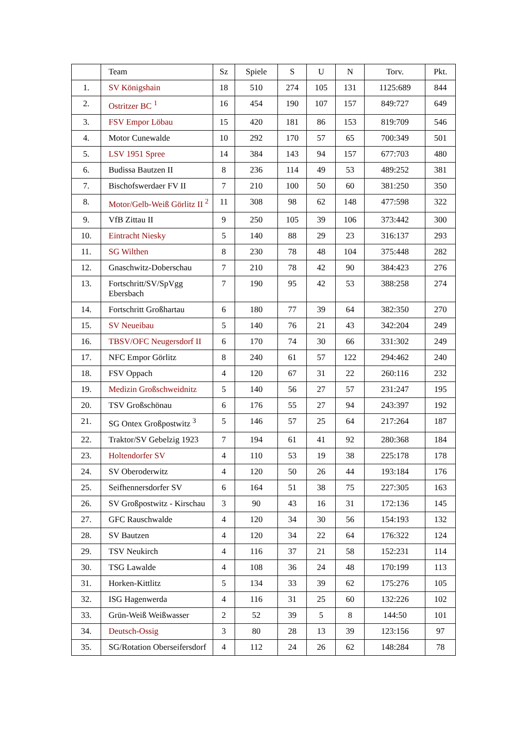| | Team | Sz | Spiele | S | U | N | Torv. | Pkt. |
| --- | --- | --- | --- | --- | --- | --- | --- | --- |
| 1. | SV Königshain | 18 | 510 | 274 | 105 | 131 | 1125:689 | 844 |
| 2. | Ostritzer BC <sup>1</sup> | 16 | 454 | 190 | 107 | 157 | 849:727 | 649 |
| 3. | FSV Empor Löbau | 15 | 420 | 181 | 86 | 153 | 819:709 | 546 |
| 4. | Motor Cunewalde | 10 | 292 | 170 | 57 | 65 | 700:349 | 501 |
| 5. | LSV 1951 Spree | 14 | 384 | 143 | 94 | 157 | 677:703 | 480 |
| 6. | Budissa Bautzen II | 8 | 236 | 114 | 49 | 53 | 489:252 | 381 |
| 7. | Bischofswerdaer FV II | 7 | 210 | 100 | 50 | 60 | 381:250 | 350 |
| 8. | Motor/Gelb-Weiß Görlitz II <sup>2</sup> | 11 | 308 | 98 | 62 | 148 | 477:598 | 322 |
| 9. | VfB Zittau II | 9 | 250 | 105 | 39 | 106 | 373:442 | 300 |
| 10. | Eintracht Niesky | 5 | 140 | 88 | 29 | 23 | 316:137 | 293 |
| 11. | SG Wilthen | 8 | 230 | 78 | 48 | 104 | 375:448 | 282 |
| 12. | Gnaschwitz-Doberschau | 7 | 210 | 78 | 42 | 90 | 384:423 | 276 |
| 13. | Fortschritt/SV/SpVgg Ebersbach | 7 | 190 | 95 | 42 | 53 | 388:258 | 274 |
| 14. | Fortschritt Großhartau | 6 | 180 | 77 | 39 | 64 | 382:350 | 270 |
| 15. | SV Neueibau | 5 | 140 | 76 | 21 | 43 | 342:204 | 249 |
| 16. | TBSV/OFC Neugersdorf II | 6 | 170 | 74 | 30 | 66 | 331:302 | 249 |
| 17. | NFC Empor Görlitz | 8 | 240 | 61 | 57 | 122 | 294:462 | 240 |
| 18. | FSV Oppach | 4 | 120 | 67 | 31 | 22 | 260:116 | 232 |
| 19. | Medizin Großschweidnitz | 5 | 140 | 56 | 27 | 57 | 231:247 | 195 |
| 20. | TSV Großschönau | 6 | 176 | 55 | 27 | 94 | 243:397 | 192 |
| 21. | SG Ontex Großpostwitz <sup>3</sup> | 5 | 146 | 57 | 25 | 64 | 217:264 | 187 |
| 22. | Traktor/SV Gebelzig 1923 | 7 | 194 | 61 | 41 | 92 | 280:368 | 184 |
| 23. | Holtendorfer SV | 4 | 110 | 53 | 19 | 38 | 225:178 | 178 |
| 24. | SV Oberoderwitz | 4 | 120 | 50 | 26 | 44 | 193:184 | 176 |
| 25. | Seifhennersdorfer SV | 6 | 164 | 51 | 38 | 75 | 227:305 | 163 |
| 26. | SV Großpostwitz - Kirschau | 3 | 90 | 43 | 16 | 31 | 172:136 | 145 |
| 27. | GFC Rauschwalde | 4 | 120 | 34 | 30 | 56 | 154:193 | 132 |
| 28. | SV Bautzen | 4 | 120 | 34 | 22 | 64 | 176:322 | 124 |
| 29. | TSV Neukirch | 4 | 116 | 37 | 21 | 58 | 152:231 | 114 |
| 30. | TSG Lawalde | 4 | 108 | 36 | 24 | 48 | 170:199 | 113 |
| 31. | Horken-Kittlitz | 5 | 134 | 33 | 39 | 62 | 175:276 | 105 |
| 32. | ISG Hagenwerda | 4 | 116 | 31 | 25 | 60 | 132:226 | 102 |
| 33. | Grün-Weiß Weißwasser | 2 | 52 | 39 | 5 | 8 | 144:50 | 101 |
| 34. | Deutsch-Ossig | 3 | 80 | 28 | 13 | 39 | 123:156 | 97 |
| 35. | SG/Rotation Oberseifersdorf | 4 | 112 | 24 | 26 | 62 | 148:284 | 78 |